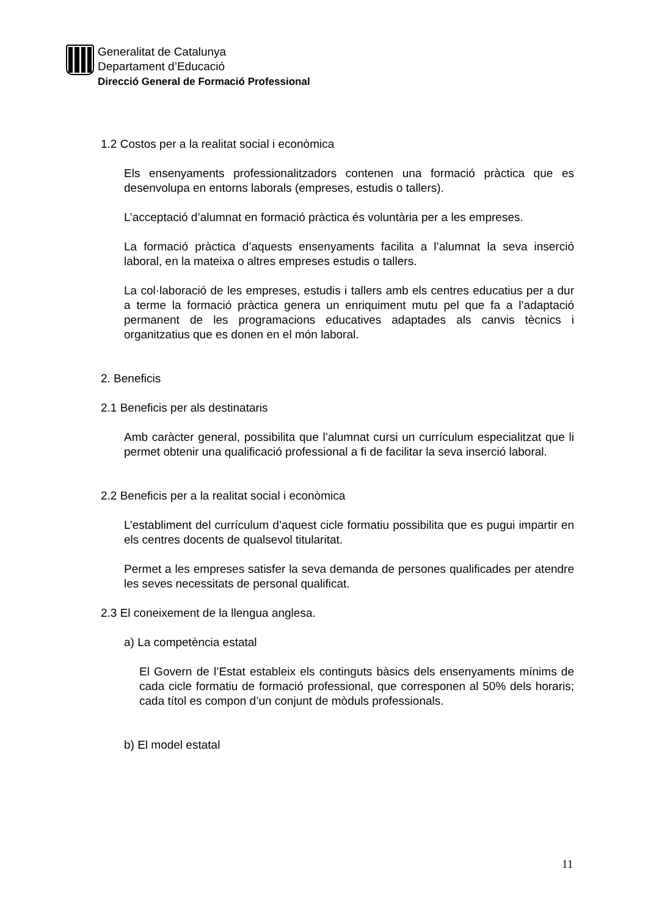Generalitat de Catalunya
Departament d’Educació
Direcció General de Formació Professional
1.2 Costos per a la realitat social i econòmica
Els ensenyaments professionalitzadors contenen una formació pràctica que es desenvolupa en entorns laborals (empreses, estudis o tallers).
L’acceptació d’alumnat en formació pràctica és voluntària per a les empreses.
La formació pràctica d’aquests ensenyaments facilita a l’alumnat la seva inserció laboral, en la mateixa o altres empreses estudis o tallers.
La col·laboració de les empreses, estudis i tallers amb els centres educatius per a dur a terme la formació pràctica genera un enriquiment mutu pel que fa a l’adaptació permanent de les programacions educatives adaptades als canvis tècnics i organitzatius que es donen en el món laboral.
2. Beneficis
2.1 Beneficis per als destinataris
Amb caràcter general, possibilita que l’alumnat cursi un currículum especialitzat que li permet obtenir una qualificació professional a fi de facilitar la seva inserció laboral.
2.2 Beneficis per a la realitat social i econòmica
L’establiment del currículum d’aquest cicle formatiu possibilita que es pugui impartir en els centres docents de qualsevol titularitat.
Permet a les empreses satisfer la seva demanda de persones qualificades per atendre les seves necessitats de personal qualificat.
2.3 El coneixement de la llengua anglesa.
a) La competència estatal
El Govern de l’Estat estableix els continguts bàsics dels ensenyaments mínims de cada cicle formatiu de formació professional, que corresponen al 50% dels horaris; cada títol es compon d’un conjunt de mòduls professionals.
b) El model estatal
11